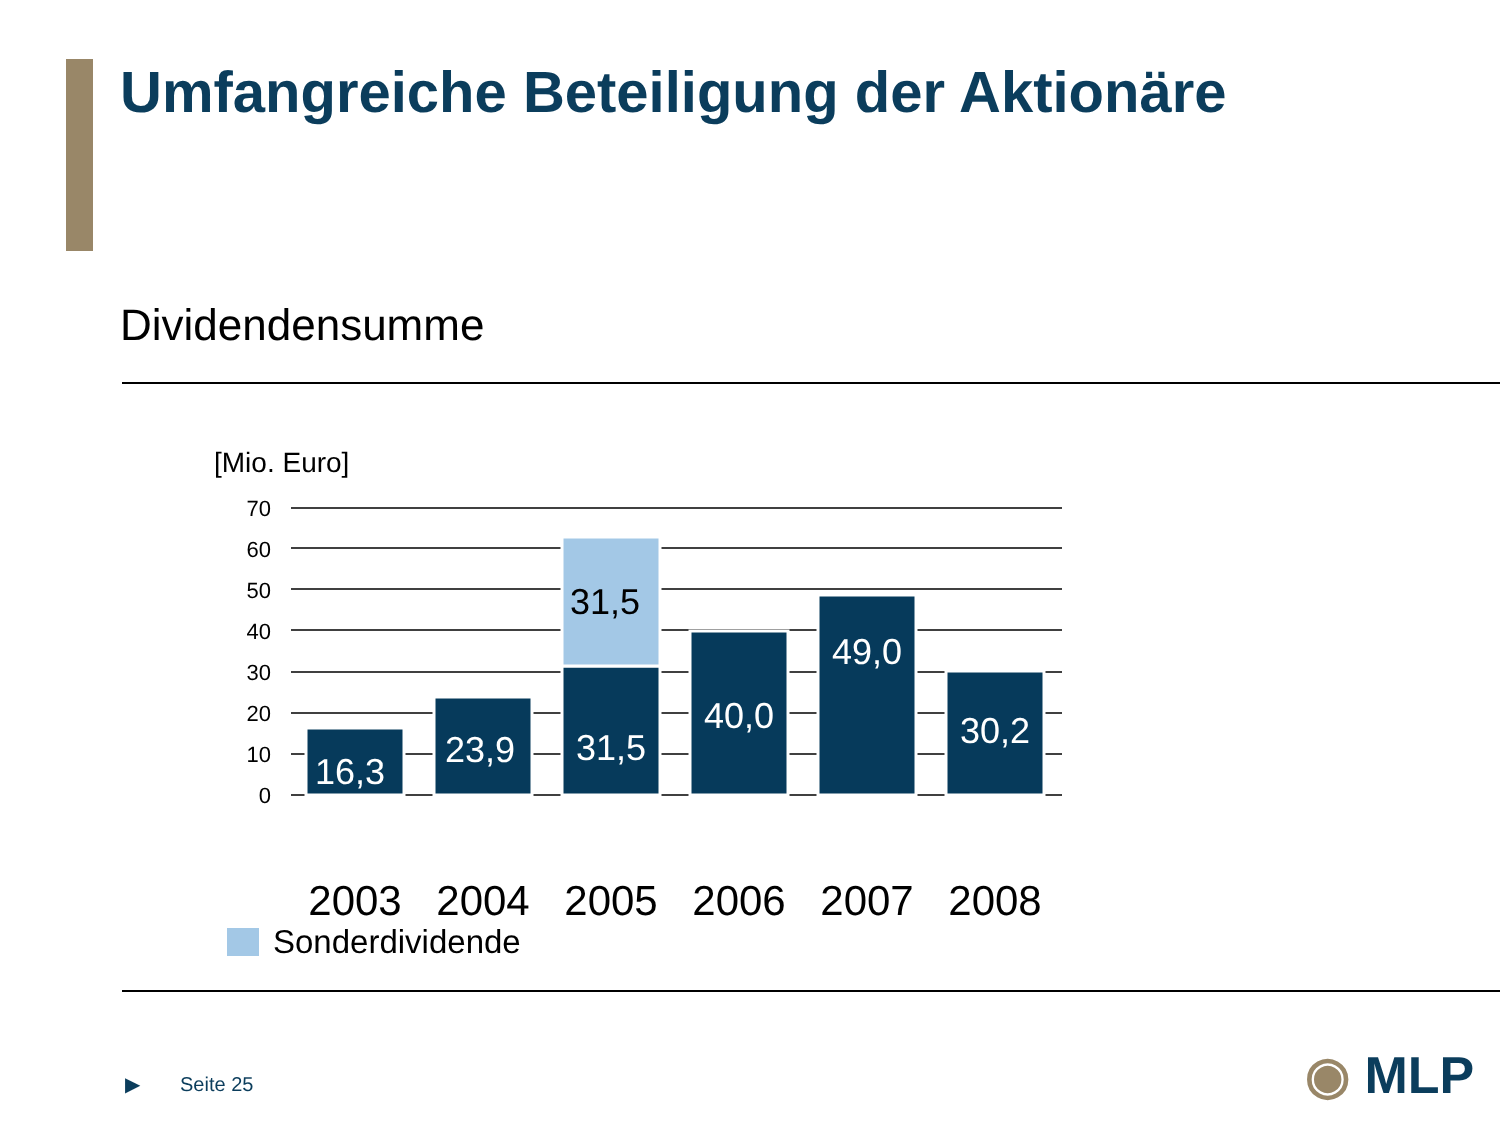Umfangreiche Beteiligung der Aktionäre
Dividendensumme
[Mio. Euro]
70
60
50
40
30
20
10
0
16,3
23,9
31,5
40,0
49,0
30,2
31,5
2003
2004
2005
2006
2007
2008
Sonderdividende
▶ Seite 25 ◉ MLP